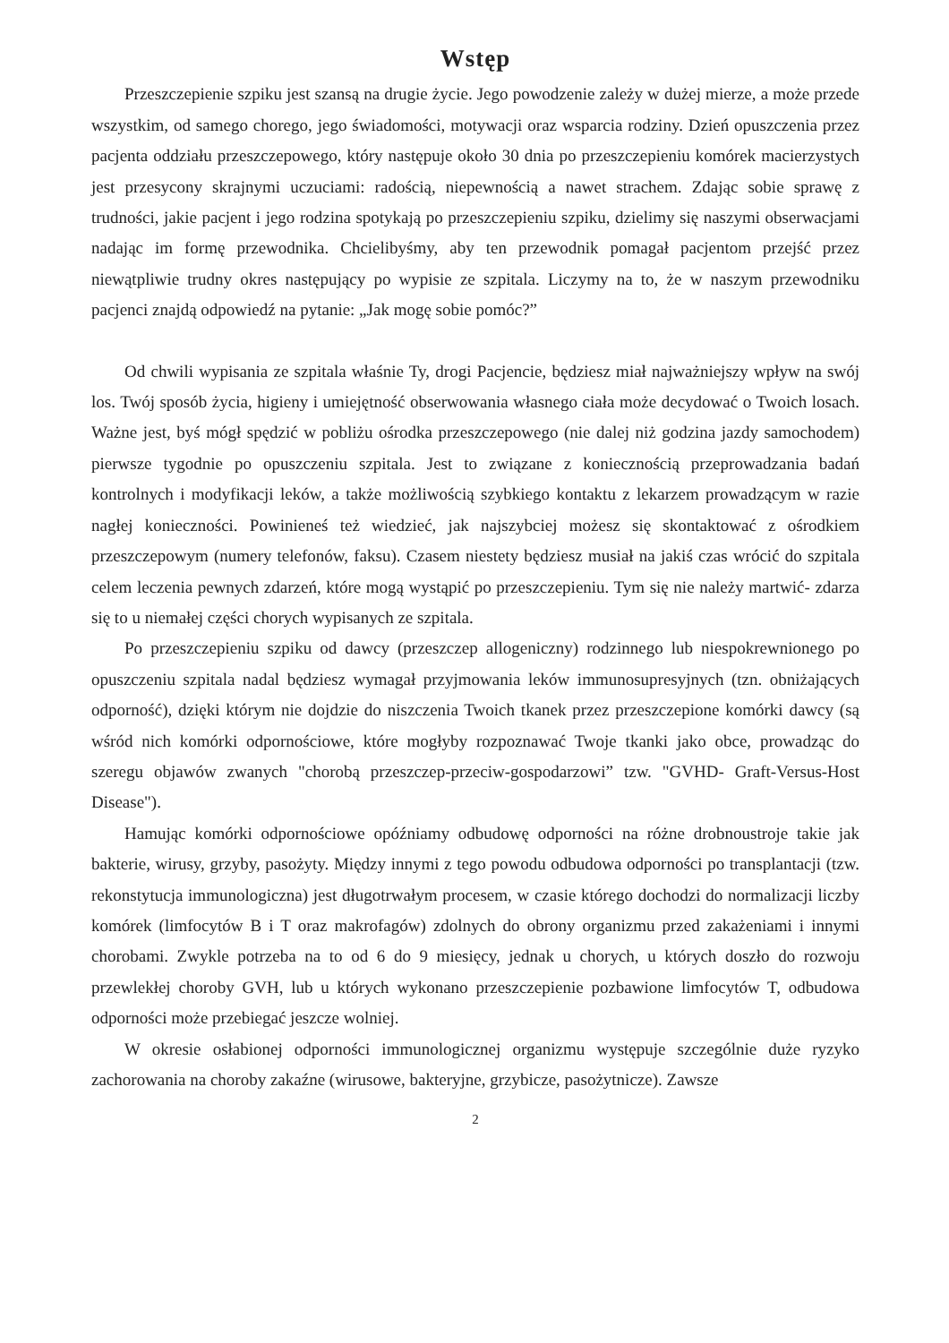Wstęp
Przeszczepienie szpiku jest szansą na drugie życie. Jego powodzenie zależy w dużej mierze, a może przede wszystkim, od samego chorego, jego świadomości, motywacji oraz wsparcia rodziny. Dzień opuszczenia przez pacjenta oddziału przeszczepowego, który następuje około 30 dnia po przeszczepieniu komórek macierzystych jest przesycony skrajnymi uczuciami: radością, niepewnością a nawet strachem. Zdając sobie sprawę z trudności, jakie pacjent i jego rodzina spotykają po przeszczepieniu szpiku, dzielimy się naszymi obserwacjami nadając im formę przewodnika. Chcielibyśmy, aby ten przewodnik pomagał pacjentom przejść przez niewątpliwie trudny okres następujący po wypisie ze szpitala. Liczymy na to, że w naszym przewodniku pacjenci znajdą odpowiedź na pytanie: „Jak mogę sobie pomóc?”
Od chwili wypisania ze szpitala właśnie Ty, drogi Pacjencie, będziesz miał najważniejszy wpływ na swój los. Twój sposób życia, higieny i umiejętność obserwowania własnego ciała może decydować o Twoich losach. Ważne jest, byś mógł spędzić w pobliżu ośrodka przeszczepowego (nie dalej niż godzina jazdy samochodem) pierwsze tygodnie po opuszczeniu szpitala. Jest to związane z koniecznością przeprowadzania badań kontrolnych i modyfikacji leków, a także możliwością szybkiego kontaktu z lekarzem prowadzącym w razie nagłej konieczności. Powinieneś też wiedzieć, jak najszybciej możesz się skontaktować z ośrodkiem przeszczepowym (numery telefonów, faksu). Czasem niestety będziesz musiał na jakiś czas wrócić do szpitala celem leczenia pewnych zdarzeń, które mogą wystąpić po przeszczepieniu. Tym się nie należy martwić- zdarza się to u niemałej części chorych wypisanych ze szpitala.
Po przeszczepieniu szpiku od dawcy (przeszczep allogeniczny) rodzinnego lub niespokrewnionego po opuszczeniu szpitala nadal będziesz wymagał przyjmowania leków immunosupresyjnych (tzn. obniżających odporność), dzięki którym nie dojdzie do niszczenia Twoich tkanek przez przeszczepione komórki dawcy (są wśród nich komórki odpornościowe, które mogłyby rozpoznawać Twoje tkanki jako obce, prowadząc do szeregu objawów zwanych "chorobą przeszczep-przeciw-gospodarzowi” tzw. "GVHD- Graft-Versus-Host Disease").
Hamując komórki odpornościowe opóźniamy odbudowę odporności na różne drobnoustroje takie jak bakterie, wirusy, grzyby, pasożyty. Między innymi z tego powodu odbudowa odporności po transplantacji (tzw. rekonstytucja immunologiczna) jest długotrwałym procesem, w czasie którego dochodzi do normalizacji liczby komórek (limfocytów B i T oraz makrofagów) zdolnych do obrony organizmu przed zakażeniami i innymi chorobami. Zwykle potrzeba na to od 6 do 9 miesięcy, jednak u chorych, u których doszło do rozwoju przewlekłej choroby GVH, lub u których wykonano przeszczepienie pozbawione limfocytów T, odbudowa odporności może przebiegać jeszcze wolniej.
W okresie osłabionej odporności immunologicznej organizmu występuje szczególnie duże ryzyko zachorowania na choroby zakaźne (wirusowe, bakteryjne, grzybicze, pasożytnicze). Zawsze
2